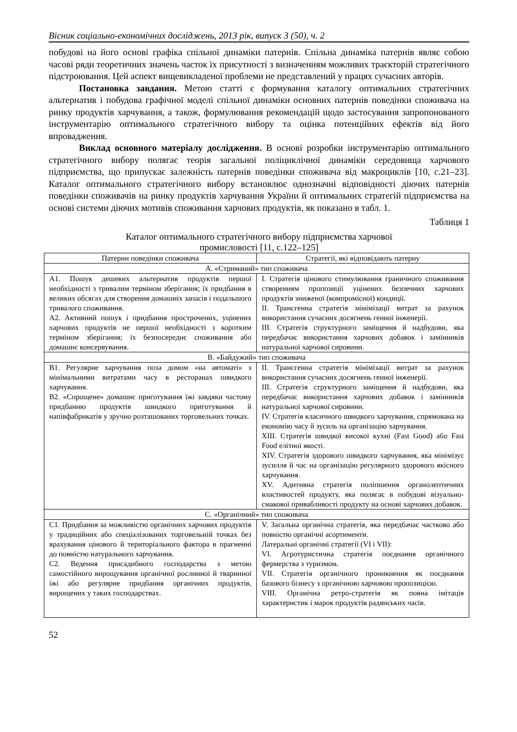Вісник соціально-економічних досліджень, 2013 рік, випуск 3 (50), ч. 2
побудові на його основі графіка спільної динаміки патернів. Спільна динаміка патернів являє собою часові ряди теоретичних значень часток їх присутності з визначенням можливих траєкторій стратегічного підстроювання. Цей аспект вищевикладеної проблеми не представлений у працях сучасних авторів.
Постановка завдання. Метою статті є формування каталогу оптимальних стратегічних альтернатив і побудова графічної моделі спільної динаміки основних патернів поведінки споживача на ринку продуктів харчування, а також, формулювання рекомендацій щодо застосування запропонованого інструментарію оптимального стратегічного вибору та оцінка потенційних ефектів від його впровадження.
Виклад основного матеріалу дослідження. В основі розробки інструментарію оптимального стратегічного вибору полягає теорія загальної поліциклічної динаміки середовища харчового підприємства, що припускає залежність патернів поведінки споживача від макроциклів [10, с.21–23]. Каталог оптимального стратегічного вибору встановлює однозначні відповідності діючих патернів поведінки споживачів на ринку продуктів харчування України й оптимальних стратегій підприємства на основі системи діючих мотивів споживання харчових продуктів, як показано в табл. 1.
Таблиця 1
Каталог оптимального стратегічного вибору підприємства харчової
промисловості [11, с.122–125]
| Патерни поведінки споживача | Стратегії, які відповідають патерну |
| --- | --- |
| А. «Стриманий» тип споживача | |
| А1. Пошук дешевих альтернатив продуктів першої необхідності з тривалим терміном зберігання; їх придбання в великих обсягах для створення домашніх запасів і подальшого тривалого споживання. А2. Активний пошук і придбання прострочених, уцінених харчових продуктів не першої необхідності з коротким терміном зберігання; їх безпосереднє споживання або домашнє консервування. | I. Стратегія цінового стимулювання граничного споживання створенням пропозиції уцінених безпечних харчових продуктів зниженої (компромісної) кондиції. II. Трансгенна стратегія мінімізації витрат за рахунок використання сучасних досягнень генної інженерії. III. Стратегія структурного заміщення й надбудови, яка передбачає використання харчових добавок і замінників натуральної харчової сировини. |
| В. «Байдужий» тип споживача | |
| В1. Регулярне харчування поза домом «на автоматі» з мінімальними витратами часу в ресторанах швидкого харчування. В2. «Спрощене» домашнє приготування їжі завдяки частому придбанню продуктів швидкого приготування й напівфабрикатів у зручно розташованих торговельних точках. | II. Трансгенна стратегія мінімізації витрат за рахунок використання сучасних досягнень генної інженерії. III. Стратегія структурного заміщення й надбудови, яка передбачає використання харчових добавок і замінників натуральної харчової сировини. IV. Стратегія класичного швидкого харчування, спрямована на економію часу й зусиль на організацію харчування. XIII. Стратегія швидкої високої кухні (Fast Good) або Fast Food елітної якості. XIV. Стратегія здорового швидкого харчування, яка мінімізує зусилля й час на організацію регулярного здорового якісного харчування. XV. Адитивна стратегія поліпшення органолептичних властивостей продукту, яка полягає в побудові візуально-смакової привабливості продукту на основі харчових добавок. |
| С. «Органічний» тип споживача | |
| С1. Придбання за можливістю органічних харчових продуктів у традиційних або спеціалізованих торговельній точках без врахування цінового й територіального фактора в прагненні до повністю натурального харчування. С2. Ведення присадибного господарства з метою самостійного вирощування органічної рослинної й тваринної їжі або регулярне придбання органічних продуктів, вирощених у таких господарствах. | V. Загальна органічна стратегія, яка передбачає частково або повністю органічні асортименти. Латеральні органічні стратегії (VI і VII): VI. Агротуристична стратегія поєднання органічного фермерства з туризмом. VII. Стратегія органічного проникнення як поєднання базового бізнесу з органічною харчовою пропозицією. VIII. Органічна ретро-стратегія як повна імітація характеристик і марок продуктів радянських часів. |
52